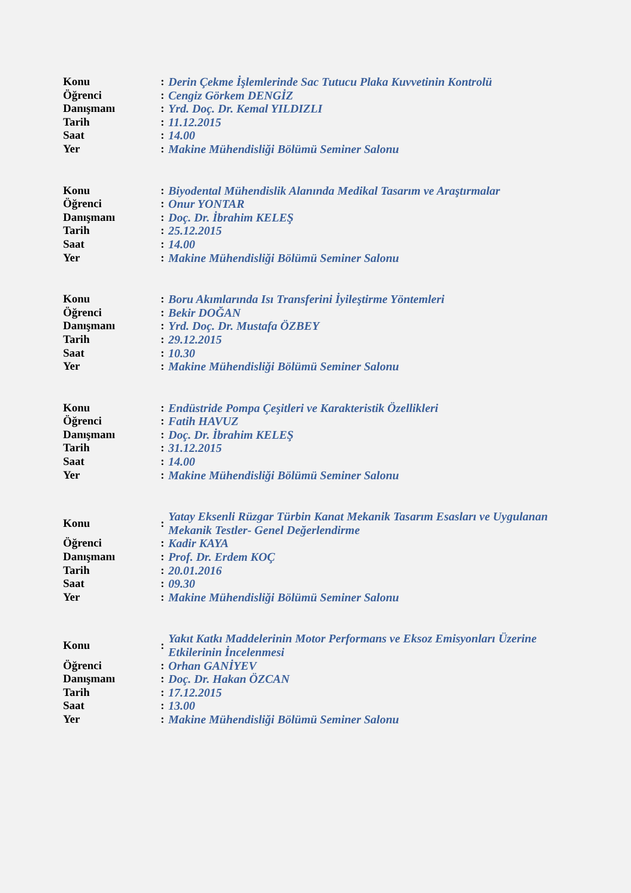| Konu | : | Derin Çekme İşlemlerinde Sac Tutucu Plaka Kuvvetinin Kontrolü |
| Öğrenci | : | Cengiz Görkem DENGİZ |
| Danışmanı | : | Yrd. Doç. Dr. Kemal YILDIZLI |
| Tarih | : | 11.12.2015 |
| Saat | : | 14.00 |
| Yer | : | Makine Mühendisliği Bölümü Seminer Salonu |
| Konu | : | Biyodental Mühendislik Alanında Medikal Tasarım ve Araştırmalar |
| Öğrenci | : | Onur YONTAR |
| Danışmanı | : | Doç. Dr. İbrahim KELEŞ |
| Tarih | : | 25.12.2015 |
| Saat | : | 14.00 |
| Yer | : | Makine Mühendisliği Bölümü Seminer Salonu |
| Konu | : | Boru Akımlarında Isı Transferini İyileştirme Yöntemleri |
| Öğrenci | : | Bekir DOĞAN |
| Danışmanı | : | Yrd. Doç. Dr. Mustafa ÖZBEY |
| Tarih | : | 29.12.2015 |
| Saat | : | 10.30 |
| Yer | : | Makine Mühendisliği Bölümü Seminer Salonu |
| Konu | : | Endüstride Pompa Çeşitleri ve Karakteristik Özellikleri |
| Öğrenci | : | Fatih HAVUZ |
| Danışmanı | : | Doç. Dr. İbrahim KELEŞ |
| Tarih | : | 31.12.2015 |
| Saat | : | 14.00 |
| Yer | : | Makine Mühendisliği Bölümü Seminer Salonu |
| Konu | : | Yatay Eksenli Rüzgar Türbin Kanat Mekanik Tasarım Esasları ve Uygulanan Mekanik Testler- Genel Değerlendirme |
| Öğrenci | : | Kadir KAYA |
| Danışmanı | : | Prof. Dr. Erdem KOÇ |
| Tarih | : | 20.01.2016 |
| Saat | : | 09.30 |
| Yer | : | Makine Mühendisliği Bölümü Seminer Salonu |
| Konu | : | Yakıt Katkı Maddelerinin Motor Performans ve Eksoz Emisyonları Üzerine Etkilerinin İncelenmesi |
| Öğrenci | : | Orhan GANİYEV |
| Danışmanı | : | Doç. Dr. Hakan ÖZCAN |
| Tarih | : | 17.12.2015 |
| Saat | : | 13.00 |
| Yer | : | Makine Mühendisliği Bölümü Seminer Salonu |